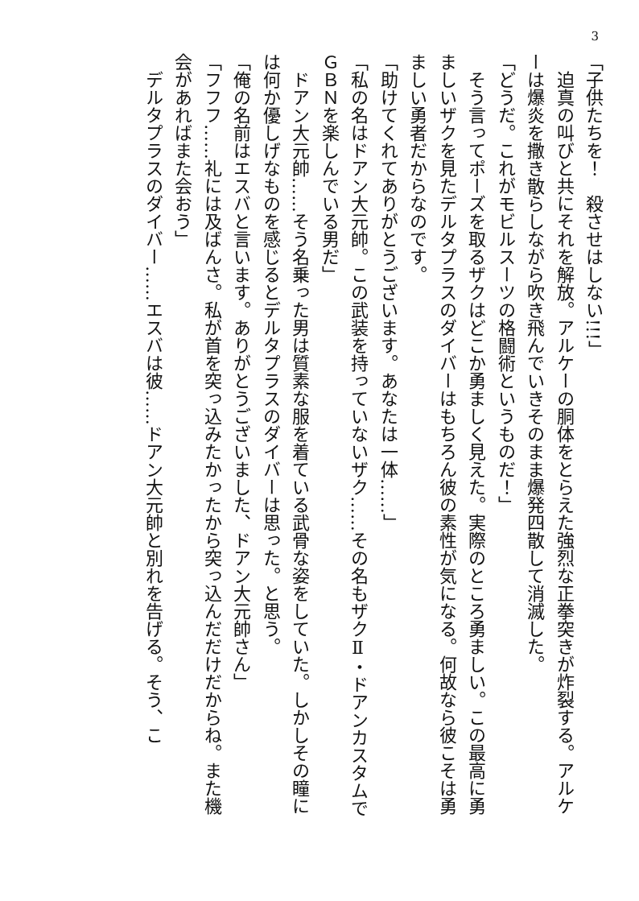3
「子供たちを！　殺させはしない!!!」
　迫真の叫びと共にそれを解放。アルケーの胴体をとらえた強烈な正拳突きが炸裂する。アルケーは爆炎を撒き散らしながら吹き飛んでいきそのまま爆発四散して消滅した。
「どうだ。これがモビルスーツの格闘術というものだ！」
　そう言ってポーズを取るザクはどこか勇ましく見えた。実際のところ勇ましい。この最高に勇ましいザクを見たデルタプラスのダイバーはもちろん彼の素性が気になる。何故なら彼こそは勇ましい勇者だからなのです。
「助けてくれてありがとうございます。あなたは一体……」
「私の名はドアン大元帥。この武装を持っていないザク……その名もザクⅡ・ドアンカスタムでＧＢＮを楽しんでいる男だ」
　ドアン大元帥……そう名乗った男は質素な服を着ている武骨な姿をしていた。しかしその瞳には何か優しげなものを感じるとデルタプラスのダイバーは思った。と思う。
「俺の名前はエスバと言います。ありがとうございました、ドアン大元帥さん」
「フフフ……礼には及ばんさ。私が首を突っ込みたかったから突っ込んだだけだからね。また機会があればまた会おう」
　デルタプラスのダイバー……エスバは彼……ドアン大元帥と別れを告げる。そう、こ